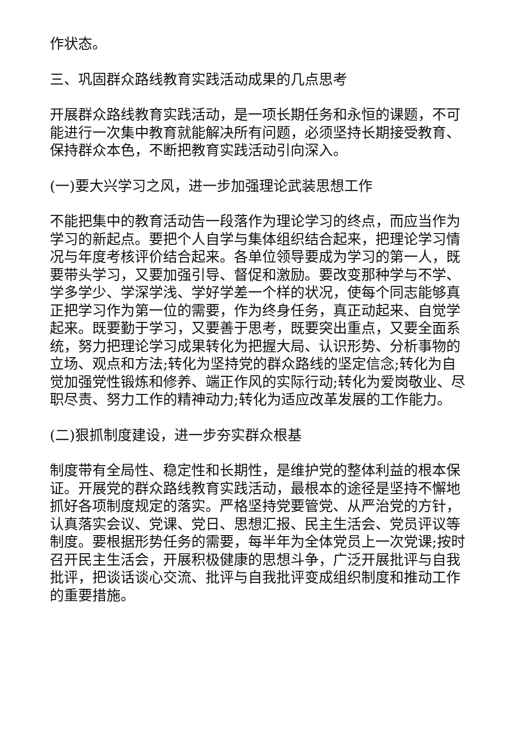作状态。
三、巩固群众路线教育实践活动成果的几点思考
开展群众路线教育实践活动，是一项长期任务和永恒的课题，不可能进行一次集中教育就能解决所有问题，必须坚持长期接受教育、保持群众本色，不断把教育实践活动引向深入。
(一)要大兴学习之风，进一步加强理论武装思想工作
不能把集中的教育活动告一段落作为理论学习的终点，而应当作为学习的新起点。要把个人自学与集体组织结合起来，把理论学习情况与年度考核评价结合起来。各单位领导要成为学习的第一人，既要带头学习，又要加强引导、督促和激励。要改变那种学与不学、学多学少、学深学浅、学好学差一个样的状况，使每个同志能够真正把学习作为第一位的需要，作为终身任务，真正动起来、自觉学起来。既要勤于学习，又要善于思考，既要突出重点，又要全面系统，努力把理论学习成果转化为把握大局、认识形势、分析事物的立场、观点和方法;转化为坚持党的群众路线的坚定信念;转化为自觉加强党性锻炼和修养、端正作风的实际行动;转化为爱岗敬业、尽职尽责、努力工作的精神动力;转化为适应改革发展的工作能力。
(二)狠抓制度建设，进一步夯实群众根基
制度带有全局性、稳定性和长期性，是维护党的整体利益的根本保证。开展党的群众路线教育实践活动，最根本的途径是坚持不懈地抓好各项制度规定的落实。严格坚持党要管党、从严治党的方针，认真落实会议、党课、党日、思想汇报、民主生活会、党员评议等制度。要根据形势任务的需要，每半年为全体党员上一次党课;按时召开民主生活会，开展积极健康的思想斗争，广泛开展批评与自我批评，把谈话谈心交流、批评与自我批评变成组织制度和推动工作的重要措施。